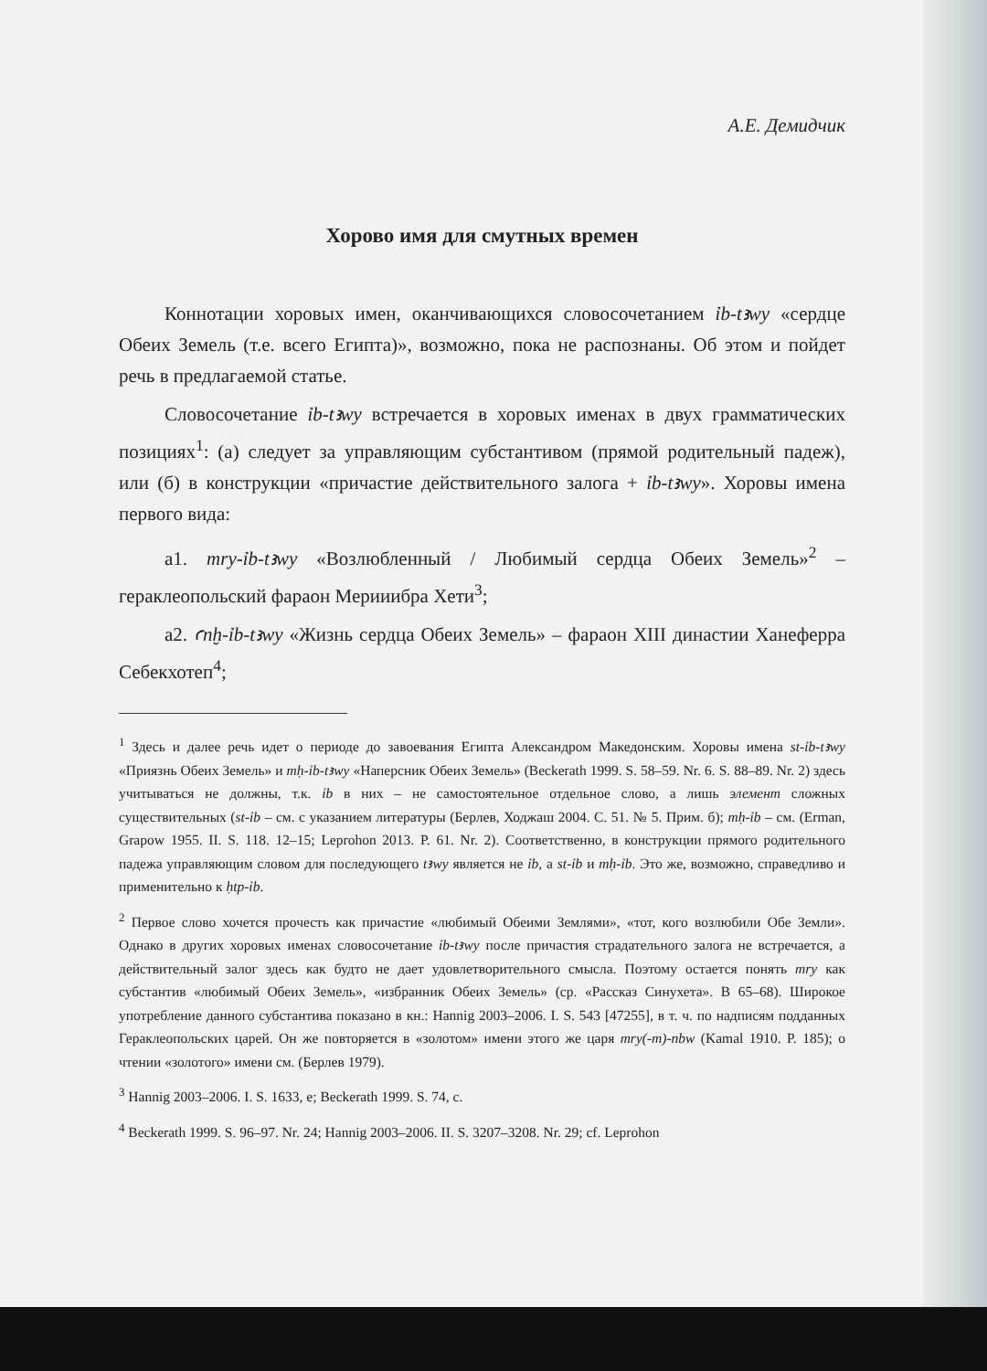А.Е. Демидчик
Хорово имя для смутных времен
Коннотации хоровых имен, оканчивающихся словосочетанием ỉb-tꜣwy «сердце Обеих Земель (т.е. всего Египта)», возможно, пока не распознаны. Об этом и пойдет речь в предлагаемой статье.
Словосочетание ỉb-tꜣwy встречается в хоровых именах в двух грамматических позициях<sup>1</sup>: (а) следует за управляющим субстантивом (прямой родительный падеж), или (б) в конструкции «причастие действительного залога + ỉb-tꜣwy». Хоровы имена первого вида:
а1. mry-ỉb-tꜣwy «Возлюбленный / Любимый сердца Обеих Земель»<sup>2</sup> – гераклеопольский фараон Мерииибра Хети<sup>3</sup>;
а2. ꜥnḫ-ỉb-tꜣwy «Жизнь сердца Обеих Земель» – фараон XIII династии Ханеферра Себекхотеп<sup>4</sup>;
<sup>1</sup> Здесь и далее речь идет о периоде до завоевания Египта Александром Македонским. Хоровы имена st-ỉb-tꜣwy «Приязнь Обеих Земель» и mḥ-ỉb-tꜣwy «Наперсник Обеих Земель» (Beckerath 1999. S. 58–59. Nr. 6. S. 88–89. Nr. 2) здесь учитываться не должны, т.к. ỉb в них – не самостоятельное отдельное слово, а лишь элемент сложных существительных (st-ỉb – см. с указанием литературы (Берлев, Ходжаш 2004. С. 51. № 5. Прим. б); mḥ-ỉb – см. (Erman, Grapow 1955. II. S. 118. 12–15; Leprohon 2013. P. 61. Nr. 2). Соответственно, в конструкции прямого родительного падежа управляющим словом для последующего tꜣwy является не ỉb, а st-ỉb и mḥ-ỉb. Это же, возможно, справедливо и применительно к ḥtp-ỉb.
<sup>2</sup> Первое слово хочется прочесть как причастие «любимый Обеими Землями», «тот, кого возлюбили Обе Земли». Однако в других хоровых именах словосочетание ỉb-tꜣwy после причастия страдательного залога не встречается, а действительный залог здесь как будто не дает удовлетворительного смысла. Поэтому остается понять mry как субстантив «любимый Обеих Земель», «избранник Обеих Земель» (ср. «Рассказ Синухета». В 65–68). Широкое употребление данного субстантива показано в кн.: Hannig 2003–2006. I. S. 543 [47255], в т. ч. по надписям подданных Гераклеопольских царей. Он же повторяется в «золотом» имени этого же царя mry(-m)-nbw (Kamal 1910. P. 185); о чтении «золотого» имени см. (Берлев 1979).
<sup>3</sup> Hannig 2003–2006. I. S. 1633, e; Beckerath 1999. S. 74, c.
<sup>4</sup> Beckerath 1999. S. 96–97. Nr. 24; Hannig 2003–2006. II. S. 3207–3208. Nr. 29; cf. Leprohon